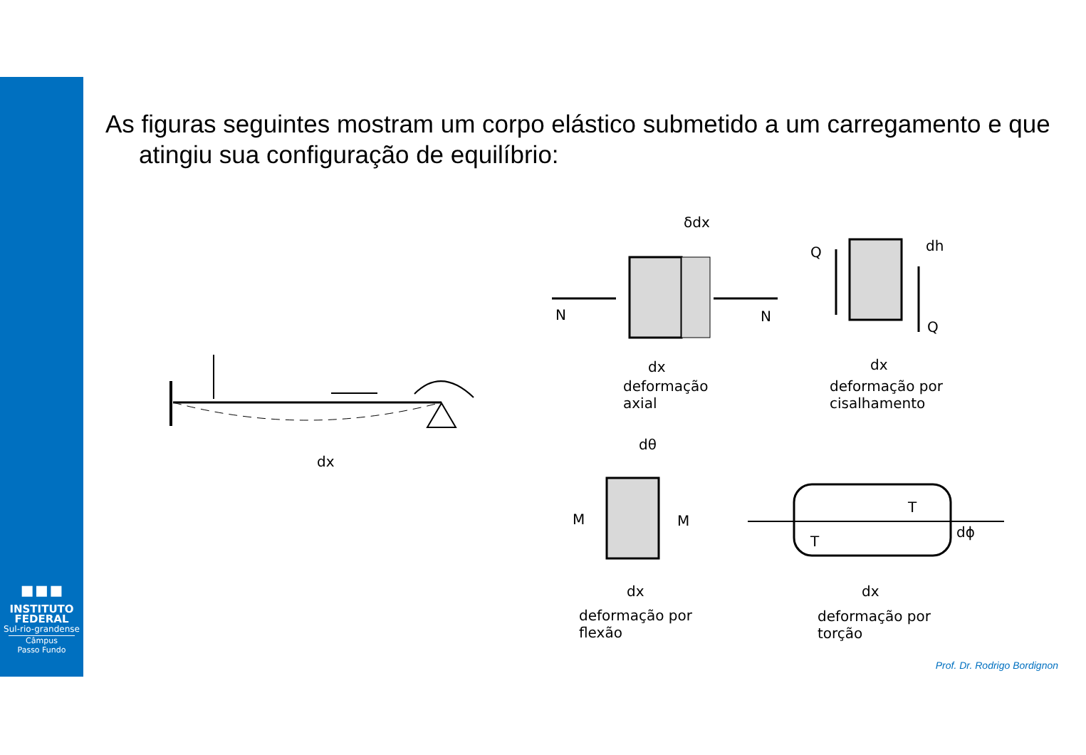▪▪▪
INSTITUTO
FEDERAL
Sul-rio-grandense
Câmpus
Passo Fundo
As figuras seguintes mostram um corpo elástico submetido a um carregamento e que atingiu sua configuração de equilíbrio:
dx
δdx
N N
dx
deformação
axial
Q dh
Q
dx
deformação por
cisalhamento
dθ
M M
dx
deformação por
flexão
T
T
dϕ
dx
deformação por
torção
Prof. Dr. Rodrigo Bordignon